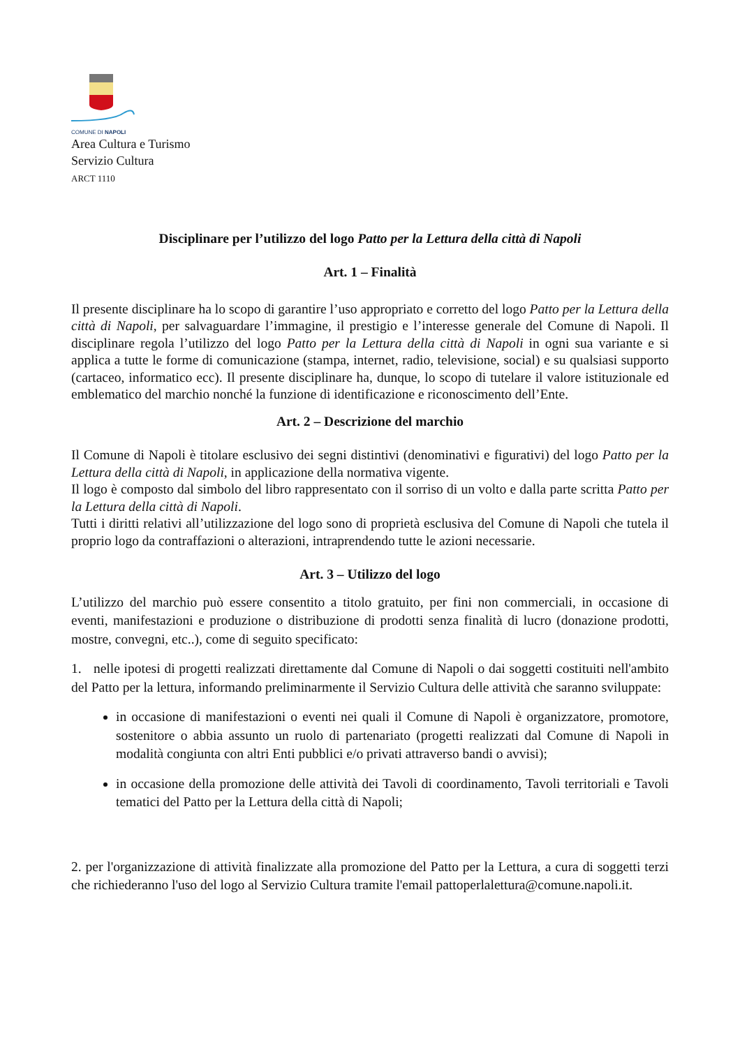COMUNE DI NAPOLI
Area Cultura e Turismo
Servizio Cultura
ARCT 1110
Disciplinare per l’utilizzo del logo Patto per la Lettura della città di Napoli
Art. 1 – Finalità
Il presente disciplinare ha lo scopo di garantire l’uso appropriato e corretto del logo Patto per la Lettura della città di Napoli, per salvaguardare l’immagine, il prestigio e l’interesse generale del Comune di Napoli. Il disciplinare regola l’utilizzo del logo Patto per la Lettura della città di Napoli in ogni sua variante e si applica a tutte le forme di comunicazione (stampa, internet, radio, televisione, social) e su qualsiasi supporto (cartaceo, informatico ecc). Il presente disciplinare ha, dunque, lo scopo di tutelare il valore istituzionale ed emblematico del marchio nonché la funzione di identificazione e riconoscimento dell’Ente.
Art. 2 – Descrizione del marchio
Il Comune di Napoli è titolare esclusivo dei segni distintivi (denominativi e figurativi) del logo Patto per la Lettura della città di Napoli, in applicazione della normativa vigente.
Il logo è composto dal simbolo del libro rappresentato con il sorriso di un volto e dalla parte scritta Patto per la Lettura della città di Napoli.
Tutti i diritti relativi all’utilizzazione del logo sono di proprietà esclusiva del Comune di Napoli che tutela il proprio logo da contraffazioni o alterazioni, intraprendendo tutte le azioni necessarie.
Art. 3 – Utilizzo del logo
L’utilizzo del marchio può essere consentito a titolo gratuito, per fini non commerciali, in occasione di eventi, manifestazioni e produzione o distribuzione di prodotti senza finalità di lucro (donazione prodotti, mostre, convegni, etc..), come di seguito specificato:
1. nelle ipotesi di progetti realizzati direttamente dal Comune di Napoli o dai soggetti costituiti nell'ambito del Patto per la lettura, informando preliminarmente il Servizio Cultura delle attività che saranno sviluppate:
in occasione di manifestazioni o eventi nei quali il Comune di Napoli è organizzatore, promotore, sostenitore o abbia assunto un ruolo di partenariato (progetti realizzati dal Comune di Napoli in modalità congiunta con altri Enti pubblici e/o privati attraverso bandi o avvisi);
in occasione della promozione delle attività dei Tavoli di coordinamento, Tavoli territoriali e Tavoli tematici del Patto per la Lettura della città di Napoli;
2. per l'organizzazione di attività finalizzate alla promozione del Patto per la Lettura, a cura di soggetti terzi che richiederanno l'uso del logo al Servizio Cultura tramite l'email pattoperlalettura@comune.napoli.it.